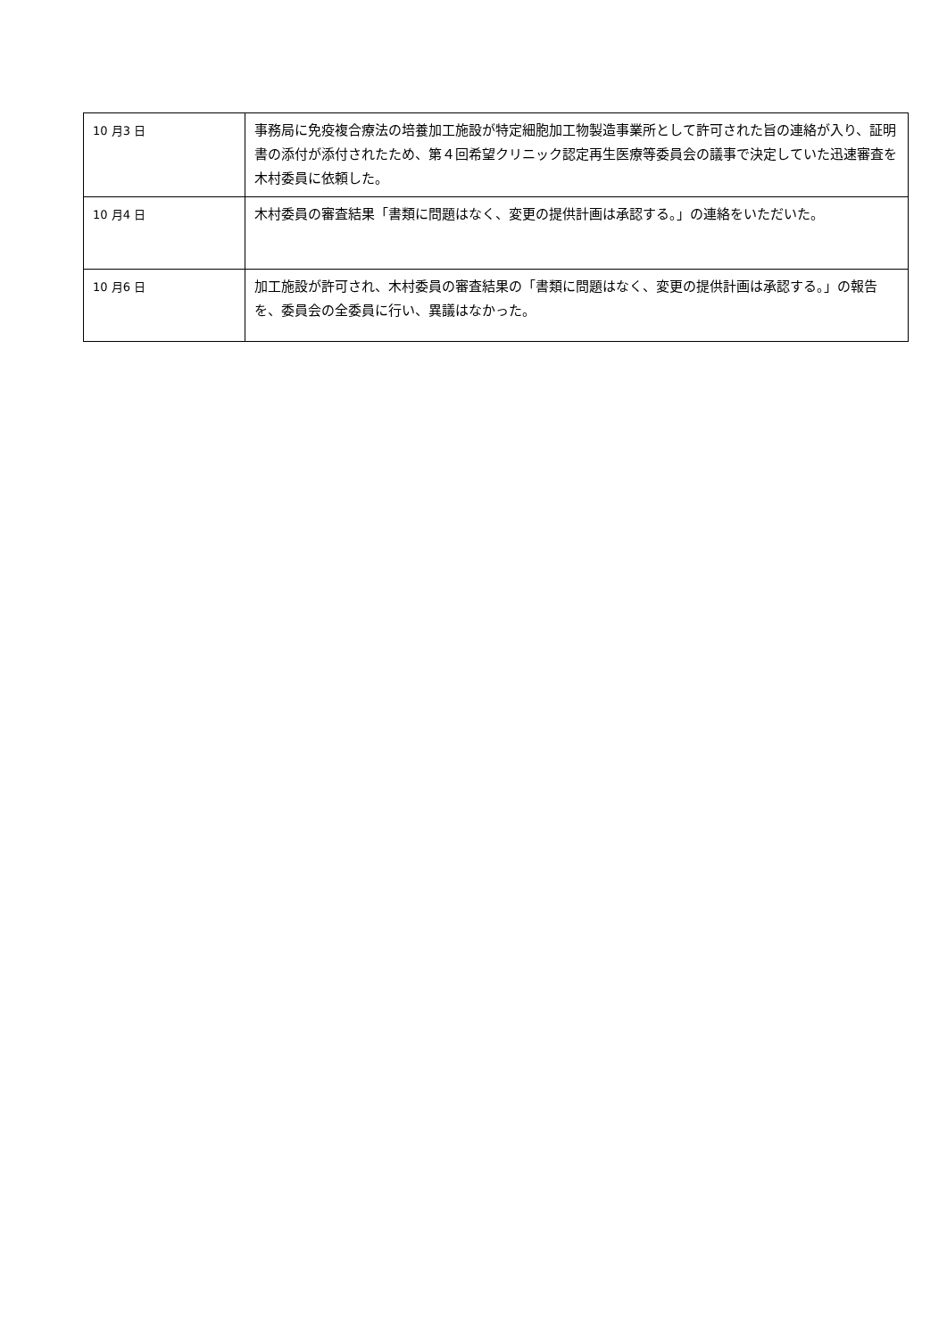| 10 月3 日 | 事務局に免疫複合療法の培養加工施設が特定細胞加工物製造事業所として許可された旨の連絡が入り、証明書の添付が添付されたため、第４回希望クリニック認定再生医療等委員会の議事で決定していた迅速審査を木村委員に依頼した。 |
| 10 月4 日 | 木村委員の審査結果「書類に問題はなく、変更の提供計画は承認する。」の連絡をいただいた。 |
| 10 月6 日 | 加工施設が許可され、木村委員の審査結果の「書類に問題はなく、変更の提供計画は承認する。」の報告を、委員会の全委員に行い、異議はなかった。 |